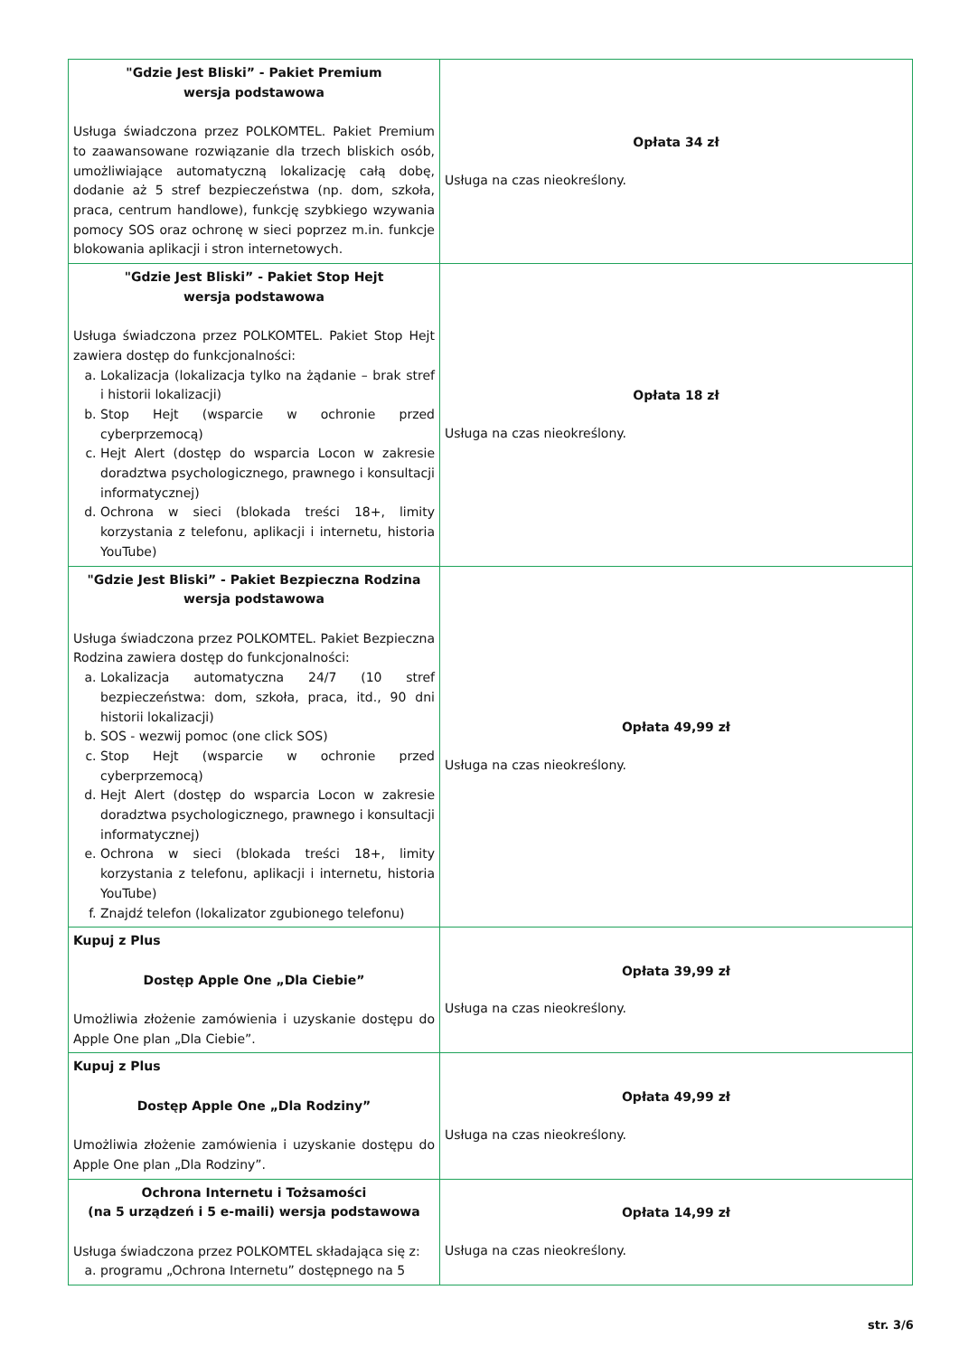| "Gdzie Jest Bliski” - Pakiet Premium wersja podstawowa Usługa świadczona przez POLKOMTEL. Pakiet Premium to zaawansowane rozwiązanie dla trzech bliskich osób, umożliwiające automatyczną lokalizację całą dobę, dodanie aż 5 stref bezpieczeństwa (np. dom, szkoła, praca, centrum handlowe), funkcję szybkiego wzywania pomocy SOS oraz ochronę w sieci poprzez m.in. funkcje blokowania aplikacji i stron internetowych. | Opłata 34 zł Usługa na czas nieokreślony. |
| "Gdzie Jest Bliski” - Pakiet Stop Hejt wersja podstawowa Usługa świadczona przez POLKOMTEL. Pakiet Stop Hejt zawiera dostęp do funkcjonalności: a. Lokalizacja (lokalizacja tylko na żądanie – brak stref i historii lokalizacji) b. Stop Hejt (wsparcie w ochronie przed cyberprzemocą) c. Hejt Alert (dostęp do wsparcia Locon w zakresie doradztwa psychologicznego, prawnego i konsultacji informatycznej) d. Ochrona w sieci (blokada treści 18+, limity korzystania z telefonu, aplikacji i internetu, historia YouTube) | Opłata 18 zł Usługa na czas nieokreślony. |
| "Gdzie Jest Bliski” - Pakiet Bezpieczna Rodzina wersja podstawowa Usługa świadczona przez POLKOMTEL. Pakiet Bezpieczna Rodzina zawiera dostęp do funkcjonalności: a. Lokalizacja automatyczna 24/7 (10 stref bezpieczeństwa: dom, szkoła, praca, itd., 90 dni historii lokalizacji) b. SOS - wezwij pomoc (one click SOS) c. Stop Hejt (wsparcie w ochronie przed cyberprzemocą) d. Hejt Alert (dostęp do wsparcia Locon w zakresie doradztwa psychologicznego, prawnego i konsultacji informatycznej) e. Ochrona w sieci (blokada treści 18+, limity korzystania z telefonu, aplikacji i internetu, historia YouTube) f. Znajdź telefon (lokalizator zgubionego telefonu) | Opłata 49,99 zł Usługa na czas nieokreślony. |
| Kupuj z Plus Dostęp Apple One „Dla Ciebie” Umożliwia złożenie zamówienia i uzyskanie dostępu do Apple One plan „Dla Ciebie”. | Opłata 39,99 zł Usługa na czas nieokreślony. |
| Kupuj z Plus Dostęp Apple One „Dla Rodziny” Umożliwia złożenie zamówienia i uzyskanie dostępu do Apple One plan „Dla Rodziny”. | Opłata 49,99 zł Usługa na czas nieokreślony. |
| Ochrona Internetu i Tożsamości (na 5 urządzeń i 5 e-maili) wersja podstawowa Usługa świadczona przez POLKOMTEL składająca się z: a. programu „Ochrona Internetu” dostępnego na 5 | Opłata 14,99 zł Usługa na czas nieokreślony. |
str. 3/6